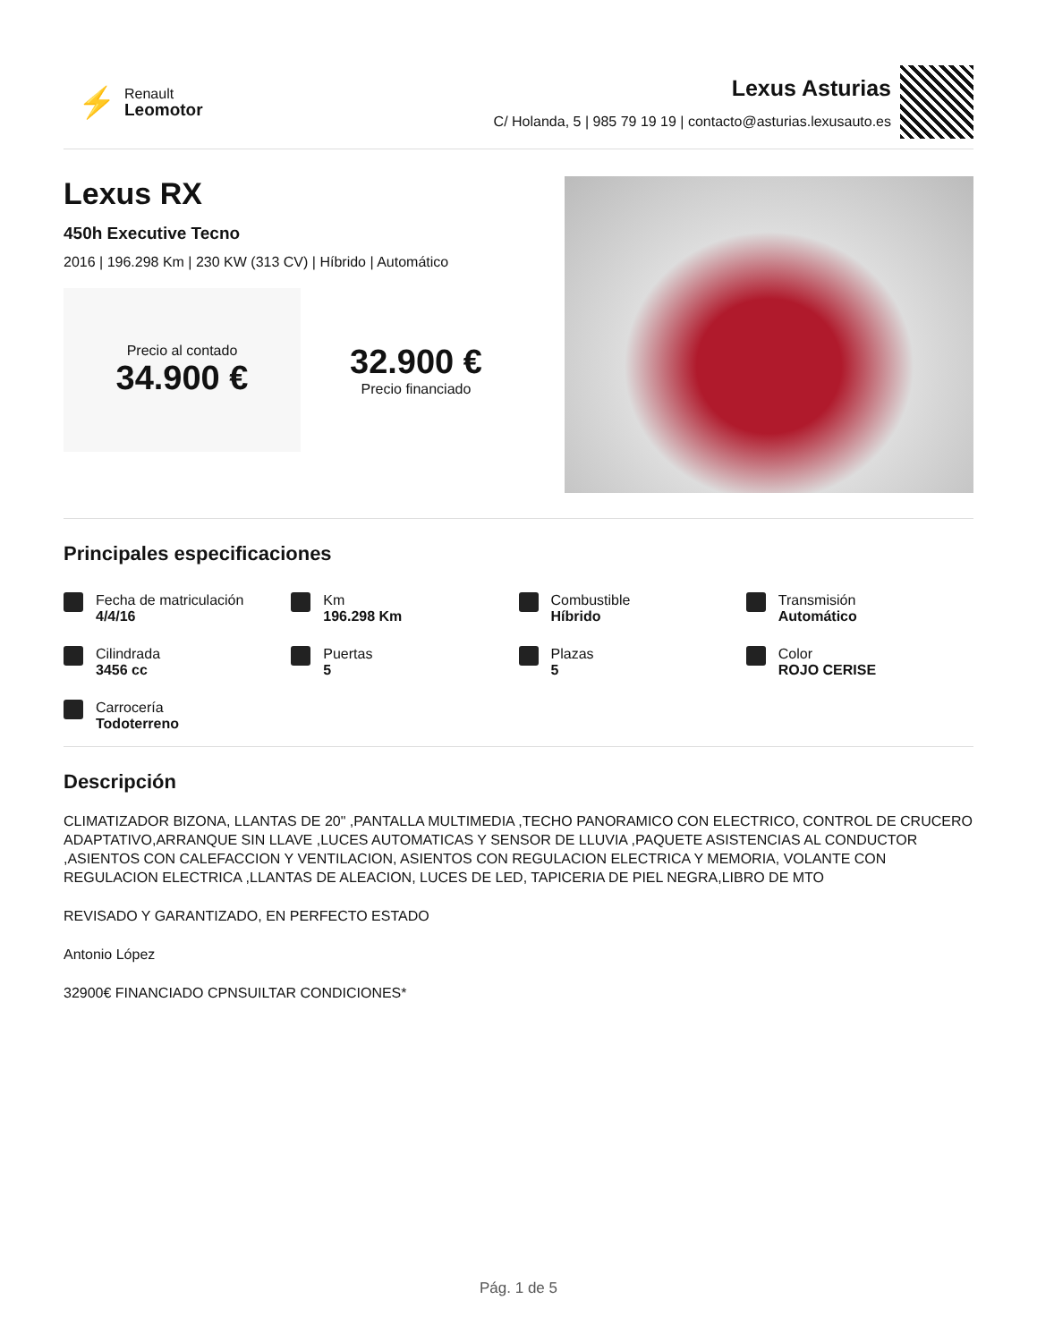⚡
Renault
Leomotor
Lexus Asturias
C/ Holanda, 5 | 985 79 19 19 | contacto@asturias.lexusauto.es
Lexus RX
450h Executive Tecno
2016 | 196.298 Km | 230 KW (313 CV) | Híbrido | Automático
Precio al contado
34.900 €
32.900 €
Precio financiado
Principales especificaciones
Fecha de matriculación
4/4/16
Km
196.298 Km
Combustible
Híbrido
Transmisión
Automático
Cilindrada
3456 cc
Puertas
5
Plazas
5
Color
ROJO CERISE
Carrocería
Todoterreno
Descripción
CLIMATIZADOR BIZONA, LLANTAS DE 20" ,PANTALLA MULTIMEDIA ,TECHO PANORAMICO CON ELECTRICO, CONTROL DE CRUCERO ADAPTATIVO,ARRANQUE SIN LLAVE ,LUCES AUTOMATICAS Y SENSOR DE LLUVIA ,PAQUETE ASISTENCIAS AL CONDUCTOR ,ASIENTOS CON CALEFACCION Y VENTILACION, ASIENTOS CON REGULACION ELECTRICA Y MEMORIA, VOLANTE CON REGULACION ELECTRICA ,LLANTAS DE ALEACION, LUCES DE LED, TAPICERIA DE PIEL NEGRA,LIBRO DE MTO
REVISADO Y GARANTIZADO, EN PERFECTO ESTADO
Antonio López
32900€ FINANCIADO CPNSUILTAR CONDICIONES*
Pág. 1 de 5